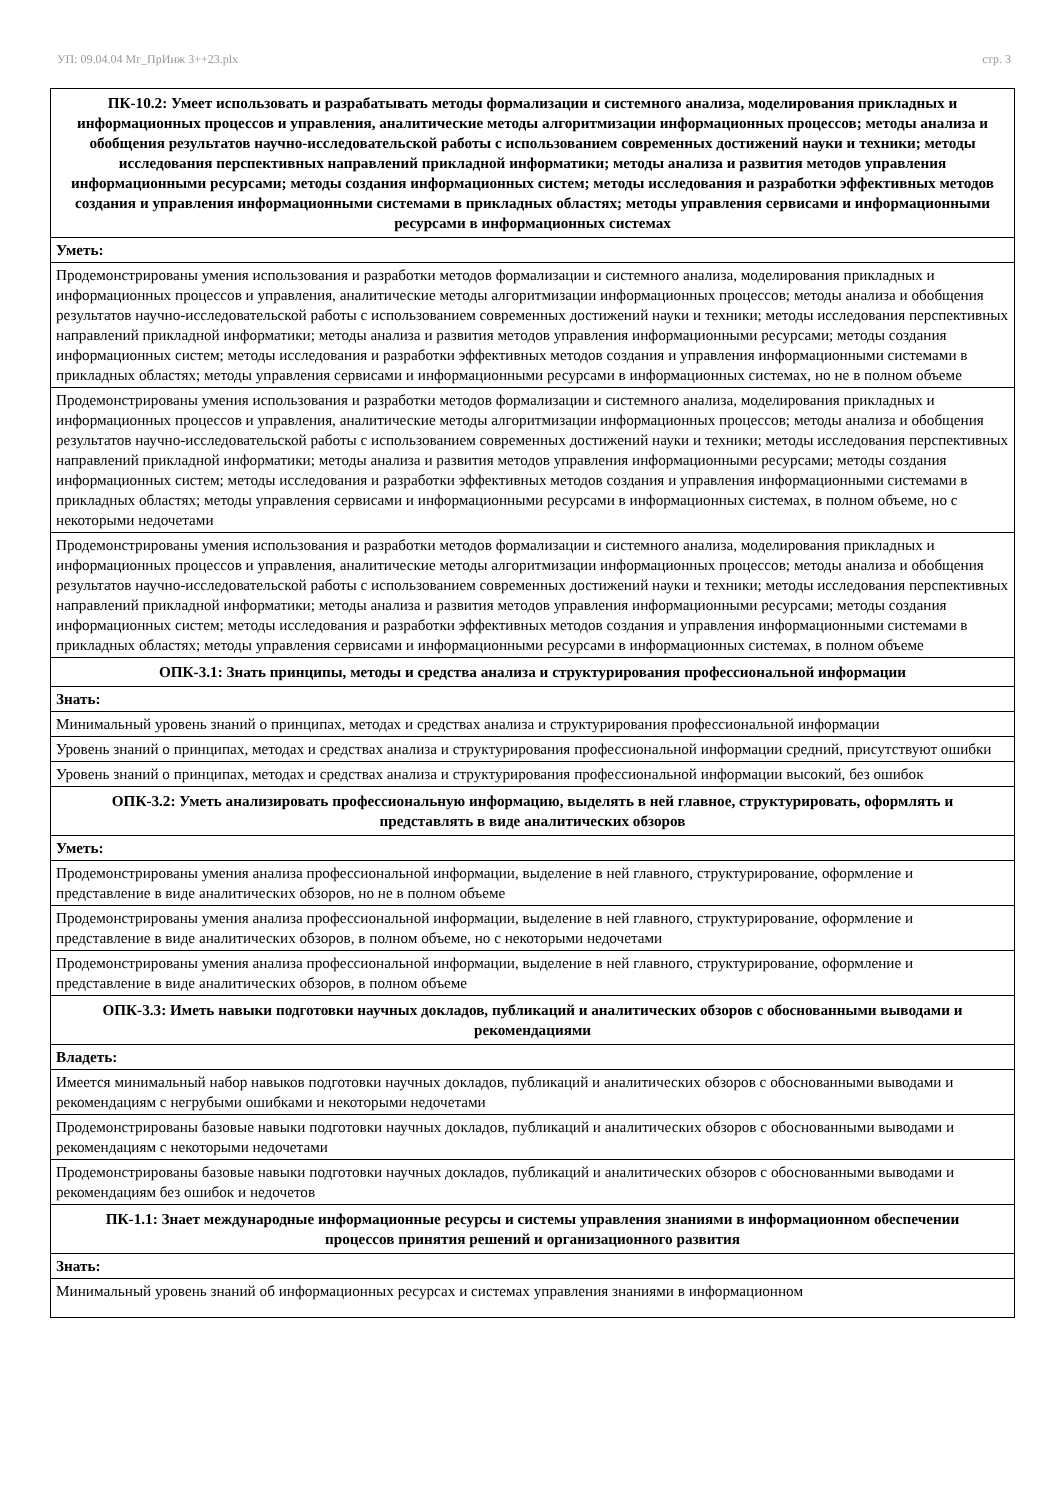УП: 09.04.04 Мг_ПрИнж 3++23.plx стр. 3
| ПК-10.2: Умеет использовать и разрабатывать методы формализации и системного анализа, моделирования прикладных и информационных процессов и управления, аналитические методы алгоритмизации информационных процессов; методы анализа и обобщения результатов научно-исследовательской работы с использованием современных достижений науки и техники; методы исследования перспективных направлений прикладной информатики; методы анализа и развития методов управления информационными ресурсами; методы создания информационных систем; методы исследования и разработки эффективных методов создания и управления информационными системами в прикладных областях; методы управления сервисами и информационными ресурсами в информационных системах |
| --- |
| Уметь: |
| Продемонстрированы умения использования и разработки методов формализации и системного анализа, моделирования прикладных и информационных процессов и управления, аналитические методы алгоритмизации информационных процессов; методы анализа и обобщения результатов научно-исследовательской работы с использованием современных достижений науки и техники; методы исследования перспективных направлений прикладной информатики; методы анализа и развития методов управления информационными ресурсами; методы создания информационных систем; методы исследования и разработки эффективных методов создания и управления информационными системами в прикладных областях; методы управления сервисами и информационными ресурсами в информационных системах, но не в полном объеме |
| Продемонстрированы умения использования и разработки методов формализации и системного анализа, моделирования прикладных и информационных процессов и управления, аналитические методы алгоритмизации информационных процессов; методы анализа и обобщения результатов научно-исследовательской работы с использованием современных достижений науки и техники; методы исследования перспективных направлений прикладной информатики; методы анализа и развития методов управления информационными ресурсами; методы создания информационных систем; методы исследования и разработки эффективных методов создания и управления информационными системами в прикладных областях; методы управления сервисами и информационными ресурсами в информационных системах, в полном объеме, но с некоторыми недочетами |
| Продемонстрированы умения использования и разработки методов формализации и системного анализа, моделирования прикладных и информационных процессов и управления, аналитические методы алгоритмизации информационных процессов; методы анализа и обобщения результатов научно-исследовательской работы с использованием современных достижений науки и техники; методы исследования перспективных направлений прикладной информатики; методы анализа и развития методов управления информационными ресурсами; методы создания информационных систем; методы исследования и разработки эффективных методов создания и управления информационными системами в прикладных областях; методы управления сервисами и информационными ресурсами в информационных системах, в полном объеме |
| ОПК-3.1: Знать принципы, методы и средства анализа и структурирования профессиональной информации |
| Знать: |
| Минимальный уровень знаний о принципах, методах и средствах анализа и структурирования профессиональной информации |
| Уровень знаний о принципах, методах и средствах анализа и структурирования профессиональной информации средний, присутствуют ошибки |
| Уровень знаний о принципах, методах и средствах анализа и структурирования профессиональной информации высокий, без ошибок |
| ОПК-3.2: Уметь анализировать профессиональную информацию, выделять в ней главное, структурировать, оформлять и представлять в виде аналитических обзоров |
| Уметь: |
| Продемонстрированы умения анализа профессиональной информации, выделение в ней главного, структурирование, оформление и представление в виде аналитических обзоров, но не в полном объеме |
| Продемонстрированы умения анализа профессиональной информации, выделение в ней главного, структурирование, оформление и представление в виде аналитических обзоров, в полном объеме, но с некоторыми недочетами |
| Продемонстрированы умения анализа профессиональной информации, выделение в ней главного, структурирование, оформление и представление в виде аналитических обзоров, в полном объеме |
| ОПК-3.3: Иметь навыки подготовки научных докладов, публикаций и аналитических обзоров с обоснованными выводами и рекомендациями |
| Владеть: |
| Имеется минимальный набор навыков подготовки научных докладов, публикаций и аналитических обзоров с обоснованными выводами и рекомендациям с негрубыми ошибками и некоторыми недочетами |
| Продемонстрированы базовые навыки подготовки научных докладов, публикаций и аналитических обзоров с обоснованными выводами и рекомендациям с некоторыми недочетами |
| Продемонстрированы базовые навыки подготовки научных докладов, публикаций и аналитических обзоров с обоснованными выводами и рекомендациям без ошибок и недочетов |
| ПК-1.1: Знает международные информационные ресурсы и системы управления знаниями в информационном обеспечении процессов принятия решений и организационного развития |
| Знать: |
| Минимальный уровень знаний об информационных ресурсах и системах управления знаниями в информационном |